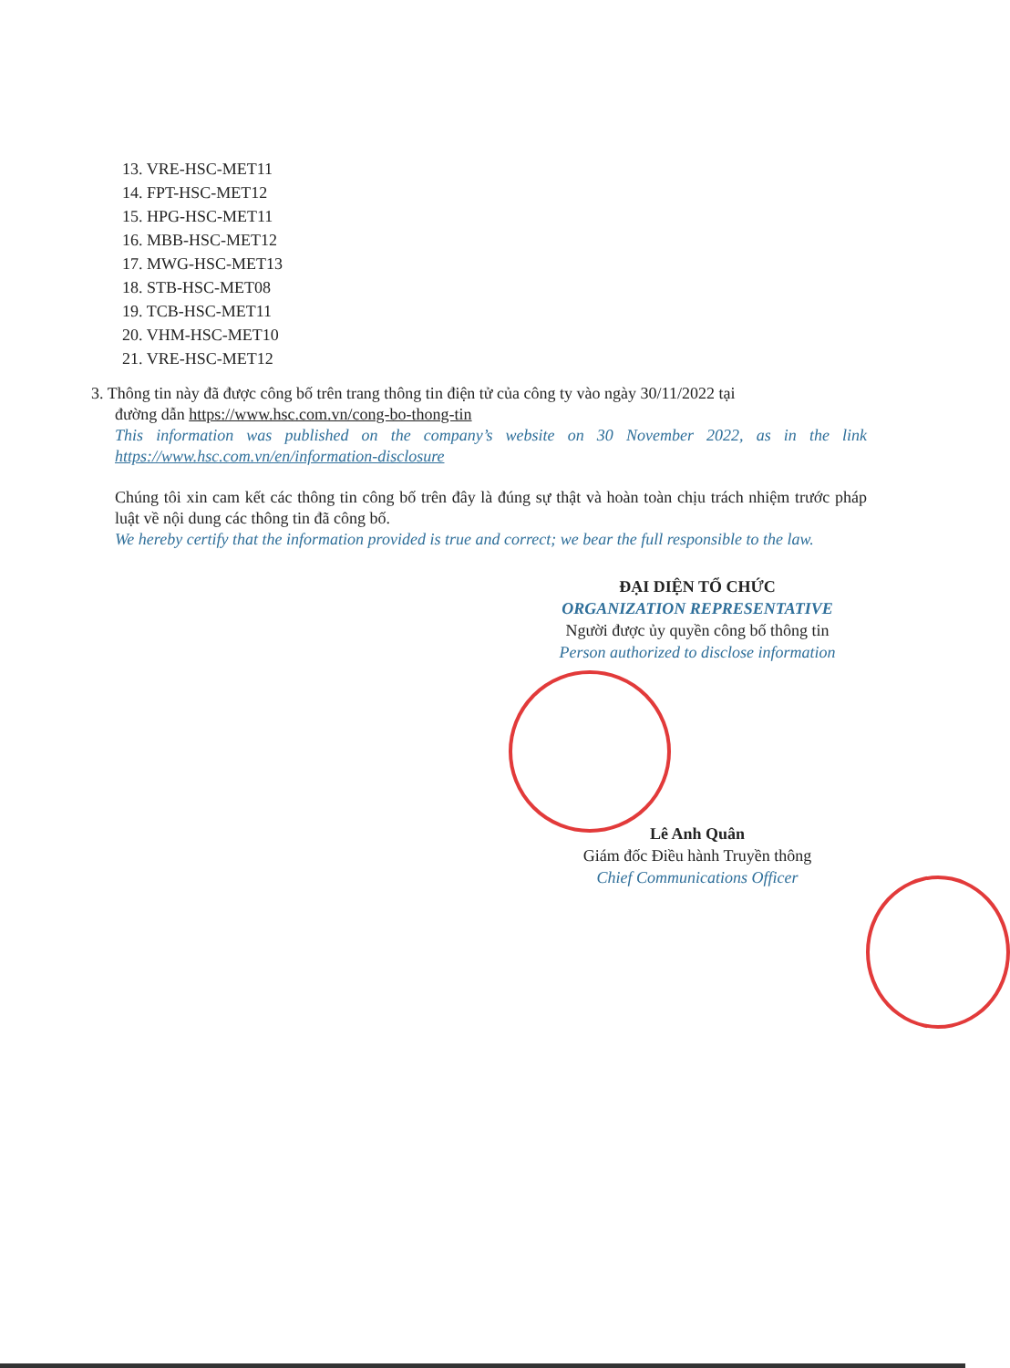13. VRE-HSC-MET11
14. FPT-HSC-MET12
15. HPG-HSC-MET11
16. MBB-HSC-MET12
17. MWG-HSC-MET13
18. STB-HSC-MET08
19. TCB-HSC-MET11
20. VHM-HSC-MET10
21. VRE-HSC-MET12
3. Thông tin này đã được công bố trên trang thông tin điện tử của công ty vào ngày 30/11/2022 tại
đường dẫn https://www.hsc.com.vn/cong-bo-thong-tin
This information was published on the company’s website on 30 November 2022, as in the link https://www.hsc.com.vn/en/information-disclosure
Chúng tôi xin cam kết các thông tin công bố trên đây là đúng sự thật và hoàn toàn chịu trách nhiệm trước pháp luật về nội dung các thông tin đã công bố.
We hereby certify that the information provided is true and correct; we bear the full responsible to the law.
ĐẠI DIỆN TỔ CHỨC
ORGANIZATION REPRESENTATIVE
Người được ủy quyền công bố thông tin
Person authorized to disclose information
Lê Anh Quân
Giám đốc Điều hành Truyền thông
Chief Communications Officer